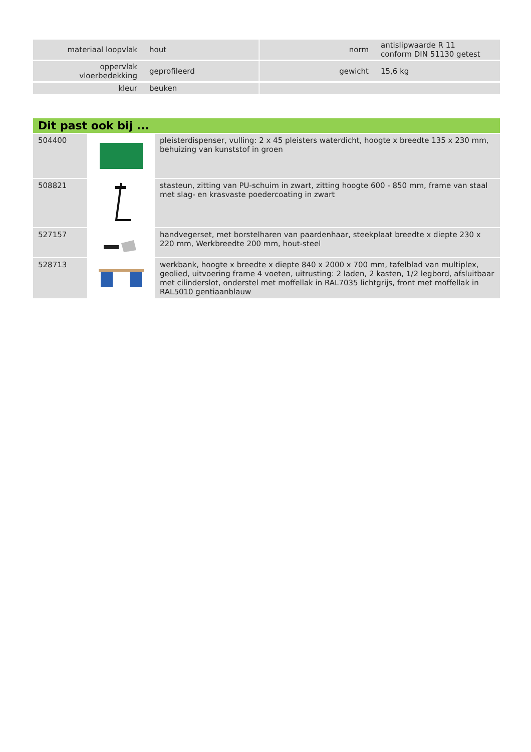| materiaal loopvlak | hout | | norm | antislipwaarde R 11 conform DIN 51130 getest |
| oppervlak vloerbedekking | geprofileerd | | gewicht | 15,6 kg |
| kleur | beuken | | | |
Dit past ook bij ...
| 504400 | | pleisterdispenser, vulling: 2 x 45 pleisters waterdicht, hoogte x breedte 135 x 230 mm, behuizing van kunststof in groen |
| 508821 | | stasteun, zitting van PU-schuim in zwart, zitting hoogte 600 - 850 mm, frame van staal met slag- en krasvaste poedercoating in zwart |
| 527157 | | handvegerset, met borstelharen van paardenhaar, steekplaat breedte x diepte 230 x 220 mm, Werkbreedte 200 mm, hout-steel |
| 528713 | | werkbank, hoogte x breedte x diepte 840 x 2000 x 700 mm, tafelblad van multiplex, geolied, uitvoering frame 4 voeten, uitrusting: 2 laden, 2 kasten, 1/2 legbord, afsluitbaar met cilinderslot, onderstel met moffellak in RAL7035 lichtgrijs, front met moffellak in RAL5010 gentiaanblauw |